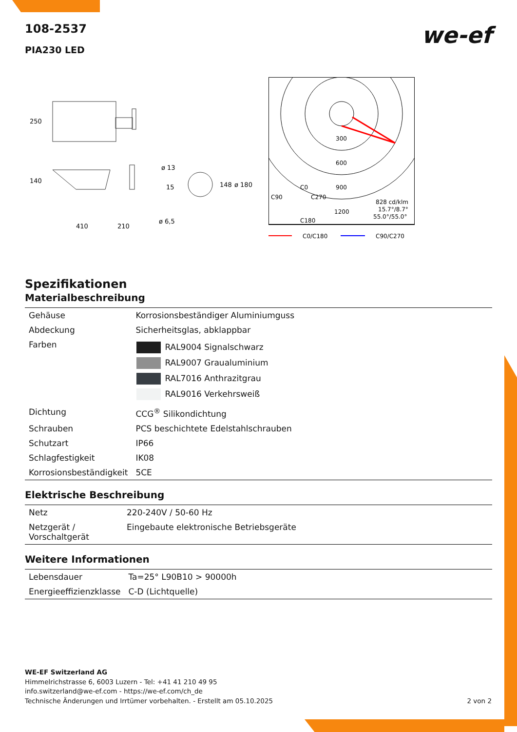we-ef
108-2537
PIA230 LED
250
140
410
210
ø 13
15
ø 6,5
148
ø 180
300
600
900
1200
C90
C0
C270
C180
828 cd/klm
15.7°/8.7°
55.0°/55.0°
C0/C180
C90/C270
Spezifikationen
Materialbeschreibung
| Gehäuse | Korrosionsbeständiger Aluminiumguss |
| Abdeckung | Sicherheitsglas, abklappbar |
| Farben | RAL9004 Signalschwarz RAL9007 Graualuminium RAL7016 Anthrazitgrau RAL9016 Verkehrsweiß |
| Dichtung | CCG<sup>®</sup> Silikondichtung |
| Schrauben | PCS beschichtete Edelstahlschrauben |
| Schutzart | IP66 |
| Schlagfestigkeit | IK08 |
| Korrosionsbeständigkeit | 5CE |
Elektrische Beschreibung
| Netz | 220-240V / 50-60 Hz |
| Netzgerät / Vorschaltgerät | Eingebaute elektronische Betriebsgeräte |
Weitere Informationen
| Lebensdauer | Ta=25° L90B10 > 90000h |
| Energieeffizienzklasse | C-D (Lichtquelle) |
WE-EF Switzerland AG
Himmelrichstrasse 6, 6003 Luzern - Tel: +41 41 210 49 95
info.switzerland@we-ef.com - https://we-ef.com/ch_de
Technische Änderungen und Irrtümer vorbehalten. - Erstellt am 05.10.2025 2 von 2